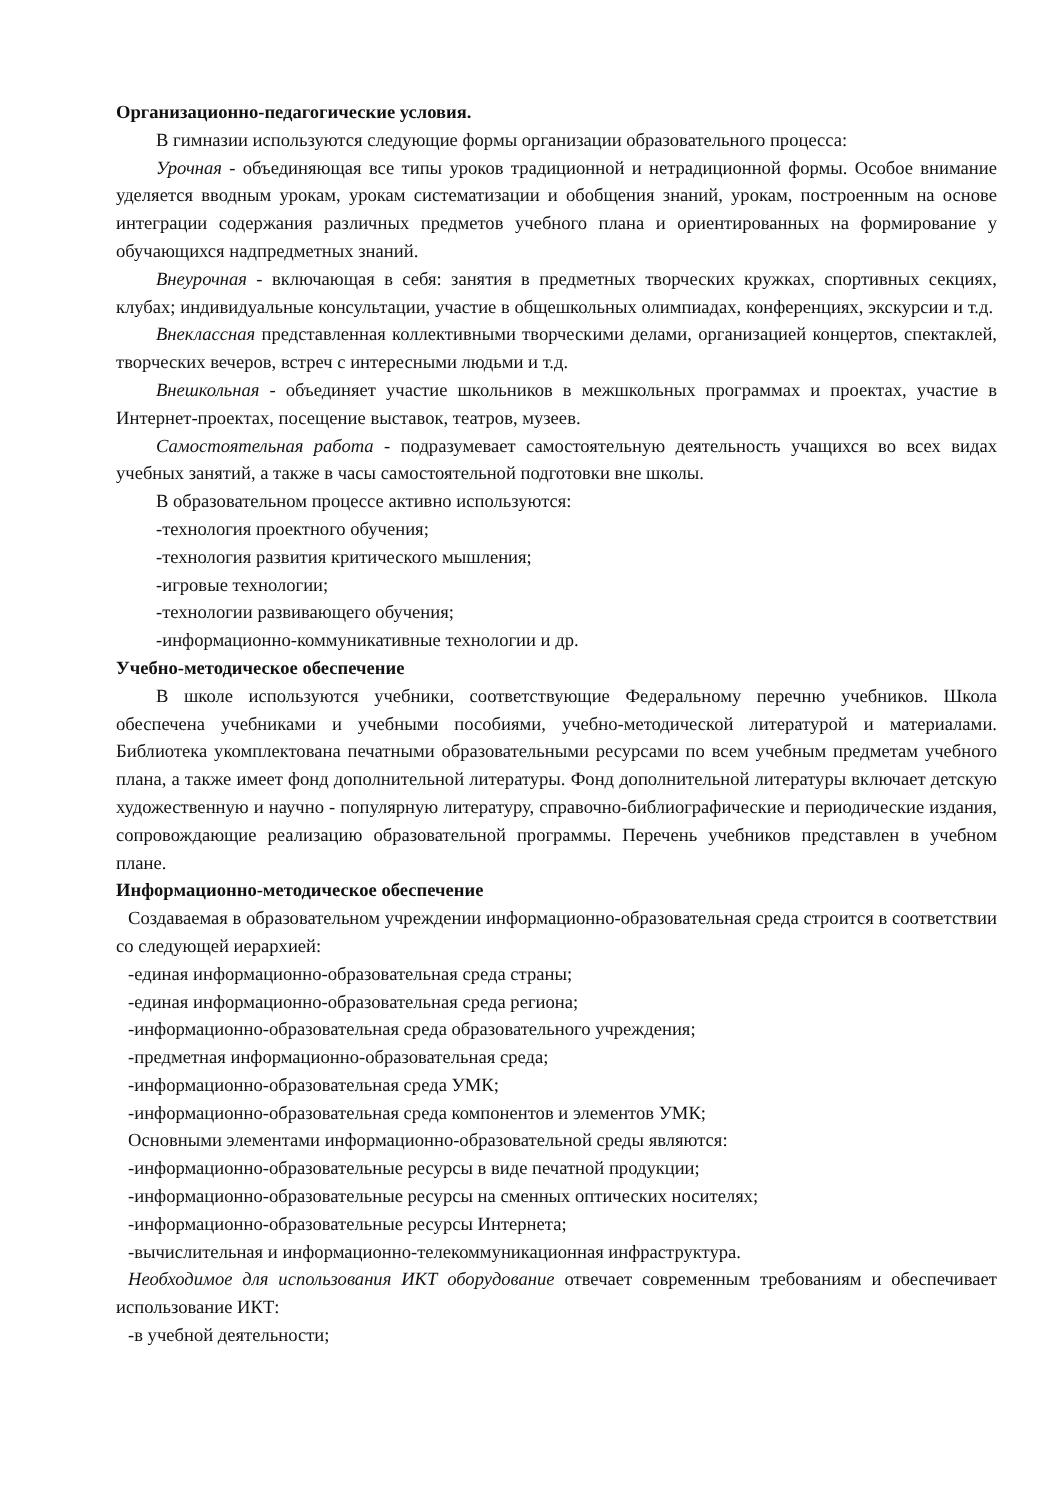Организационно-педагогические условия.
В гимназии используются следующие формы организации образовательного процесса:
Урочная - объединяющая все типы уроков традиционной и нетрадиционной формы. Особое внимание уделяется вводным урокам, урокам систематизации и обобщения знаний, урокам, построенным на основе интеграции содержания различных предметов учебного плана и ориентированных на формирование у обучающихся надпредметных знаний.
Внеурочная - включающая в себя: занятия в предметных творческих кружках, спортивных секциях, клубах; индивидуальные консультации, участие в общешкольных олимпиадах, конференциях, экскурсии и т.д.
Внеклассная представленная коллективными творческими делами, организацией концертов, спектаклей, творческих вечеров, встреч с интересными людьми и т.д.
Внешкольная - объединяет участие школьников в межшкольных программах и проектах, участие в Интернет-проектах, посещение выставок, театров, музеев.
Самостоятельная работа - подразумевает самостоятельную деятельность учащихся во всех видах учебных занятий, а также в часы самостоятельной подготовки вне школы.
В образовательном процессе активно используются:
-технология проектного обучения;
-технология развития критического мышления;
-игровые технологии;
-технологии развивающего обучения;
-информационно-коммуникативные технологии и др.
Учебно-методическое обеспечение
В школе используются учебники, соответствующие Федеральному перечню учебников. Школа обеспечена учебниками и учебными пособиями, учебно-методической литературой и материалами. Библиотека укомплектована печатными образовательными ресурсами по всем учебным предметам учебного плана, а также имеет фонд дополнительной литературы. Фонд дополнительной литературы включает детскую художественную и научно - популярную литературу, справочно-библиографические и периодические издания, сопровождающие реализацию образовательной программы. Перечень учебников представлен в учебном плане.
Информационно-методическое обеспечение
Создаваемая в образовательном учреждении информационно-образовательная среда строится в соответствии со следующей иерархией:
-единая информационно-образовательная среда страны;
-единая информационно-образовательная среда региона;
-информационно-образовательная среда образовательного учреждения;
-предметная информационно-образовательная среда;
-информационно-образовательная среда УМК;
-информационно-образовательная среда компонентов и элементов УМК;
Основными элементами информационно-образовательной среды являются:
-информационно-образовательные ресурсы в виде печатной продукции;
-информационно-образовательные ресурсы на сменных оптических носителях;
-информационно-образовательные ресурсы Интернета;
-вычислительная и информационно-телекоммуникационная инфраструктура.
Необходимое для использования ИКТ оборудование отвечает современным требованиям и обеспечивает использование ИКТ:
-в учебной деятельности;